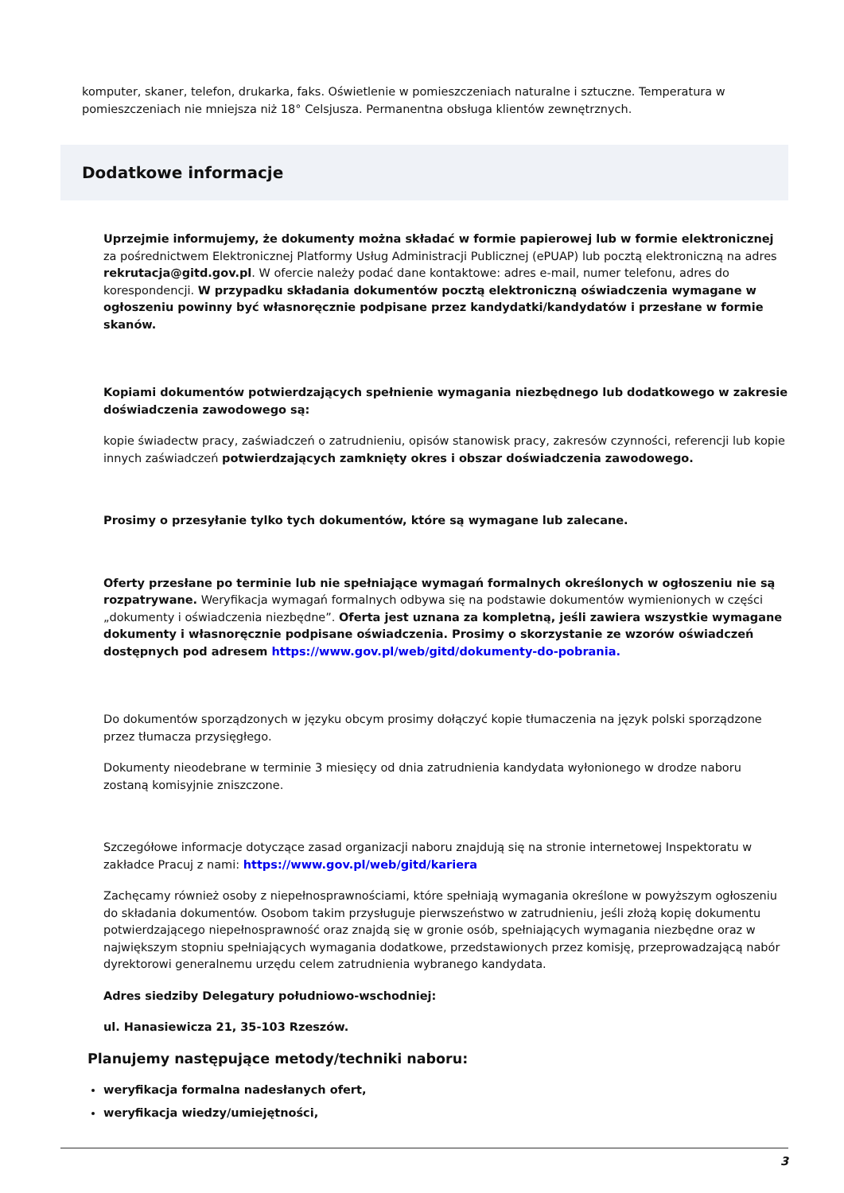komputer, skaner, telefon, drukarka, faks. Oświetlenie w pomieszczeniach naturalne i sztuczne. Temperatura w pomieszczeniach nie mniejsza niż 18° Celsjusza. Permanentna obsługa klientów zewnętrznych.
Dodatkowe informacje
Uprzejmie informujemy, że dokumenty można składać w formie papierowej lub w formie elektronicznej za pośrednictwem Elektronicznej Platformy Usług Administracji Publicznej (ePUAP) lub pocztą elektroniczną na adres rekrutacja@gitd.gov.pl. W ofercie należy podać dane kontaktowe: adres e-mail, numer telefonu, adres do korespondencji. W przypadku składania dokumentów pocztą elektroniczną oświadczenia wymagane w ogłoszeniu powinny być własnoręcznie podpisane przez kandydatki/kandydatów i przesłane w formie skanów.
Kopiami dokumentów potwierdzających spełnienie wymagania niezbędnego lub dodatkowego w zakresie doświadczenia zawodowego są:
kopie świadectw pracy, zaświadczeń o zatrudnieniu, opisów stanowisk pracy, zakresów czynności, referencji lub kopie innych zaświadczeń potwierdzających zamknięty okres i obszar doświadczenia zawodowego.
Prosimy o przesyłanie tylko tych dokumentów, które są wymagane lub zalecane.
Oferty przesłane po terminie lub nie spełniające wymagań formalnych określonych w ogłoszeniu nie są rozpatrywane. Weryfikacja wymagań formalnych odbywa się na podstawie dokumentów wymienionych w części „dokumenty i oświadczenia niezbędne”. Oferta jest uznana za kompletną, jeśli zawiera wszystkie wymagane dokumenty i własnoręcznie podpisane oświadczenia. Prosimy o skorzystanie ze wzorów oświadczeń dostępnych pod adresem https://www.gov.pl/web/gitd/dokumenty-do-pobrania.
Do dokumentów sporządzonych w języku obcym prosimy dołączyć kopie tłumaczenia na język polski sporządzone przez tłumacza przysięgłego.
Dokumenty nieodebrane w terminie 3 miesięcy od dnia zatrudnienia kandydata wyłonionego w drodze naboru zostaną komisyjnie zniszczone.
Szczegółowe informacje dotyczące zasad organizacji naboru znajdują się na stronie internetowej Inspektoratu w zakładce Pracuj z nami: https://www.gov.pl/web/gitd/kariera
Zachęcamy również osoby z niepełnosprawnościami, które spełniają wymagania określone w powyższym ogłoszeniu do składania dokumentów. Osobom takim przysługuje pierwszeństwo w zatrudnieniu, jeśli złożą kopię dokumentu potwierdzającego niepełnosprawność oraz znajdą się w gronie osób, spełniających wymagania niezbędne oraz w największym stopniu spełniających wymagania dodatkowe, przedstawionych przez komisję, przeprowadzającą nabór dyrektorowi generalnemu urzędu celem zatrudnienia wybranego kandydata.
Adres siedziby Delegatury południowo-wschodniej:
ul. Hanasiewicza 21, 35-103 Rzeszów.
Planujemy następujące metody/techniki naboru:
weryfikacja formalna nadesłanych ofert,
weryfikacja wiedzy/umiejętności,
3